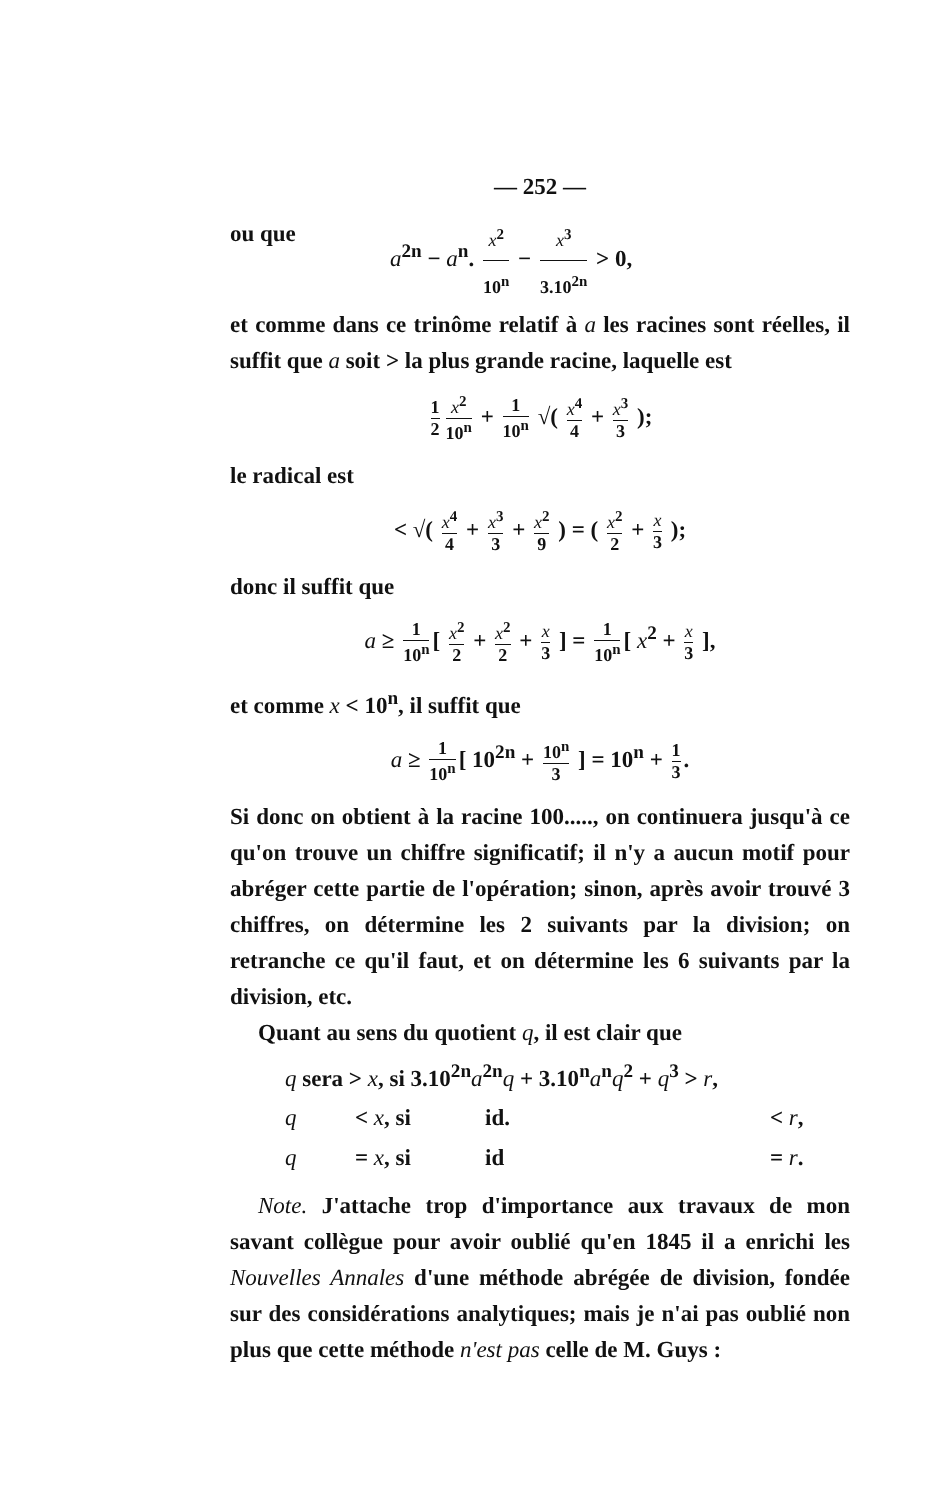— 252 —
ou que a<sup>2n</sup> − a<sup>n</sup>. x<sup>2</sup> 10<sup>n</sup> − x<sup>3</sup> 3.10<sup>2n</sup> > 0,
et comme dans ce trinôme relatif à a les racines sont réelles, il suffit que a soit > la plus grande racine, laquelle est
1 2 x<sup>2</sup> 10<sup>n</sup> + 1 10<sup>n</sup> √( x<sup>4</sup> 4 + x<sup>3</sup> 3 );
le radical est
< √( x<sup>4</sup> 4 + x<sup>3</sup> 3 + x<sup>2</sup> 9 ) = ( x<sup>2</sup> 2 + x 3 );
donc il suffit que
a ≥ 1 10<sup>n</sup> [ x<sup>2</sup> 2 + x<sup>2</sup> 2 + x 3 ] = 1 10<sup>n</sup> [ x<sup>2</sup> + x 3 ],
et comme x < 10<sup>n</sup>, il suffit que
a ≥ 1 10<sup>n</sup> [ 10<sup>2n</sup> + 10<sup>n</sup> 3 ] = 10<sup>n</sup> + 1 3.
Si donc on obtient à la racine 100....., on continuera jusqu'à ce qu'on trouve un chiffre significatif; il n'y a aucun motif pour abréger cette partie de l'opération; sinon, après avoir trouvé 3 chiffres, on détermine les 2 suivants par la division; on retranche ce qu'il faut, et on détermine les 6 suivants par la division, etc.
Quant au sens du quotient q, il est clair que
q sera > x, si 3.10<sup>2n</sup>a<sup>2n</sup>q + 3.10<sup>n</sup>a<sup>n</sup>q<sup>2</sup> + q<sup>3</sup> > r,
q < x, si id. < r,
q = x, si id = r.
Note. J'attache trop d'importance aux travaux de mon savant collègue pour avoir oublié qu'en 1845 il a enrichi les Nouvelles Annales d'une méthode abrégée de division, fondée sur des considérations analytiques; mais je n'ai pas oublié non plus que cette méthode n'est pas celle de M. Guys :